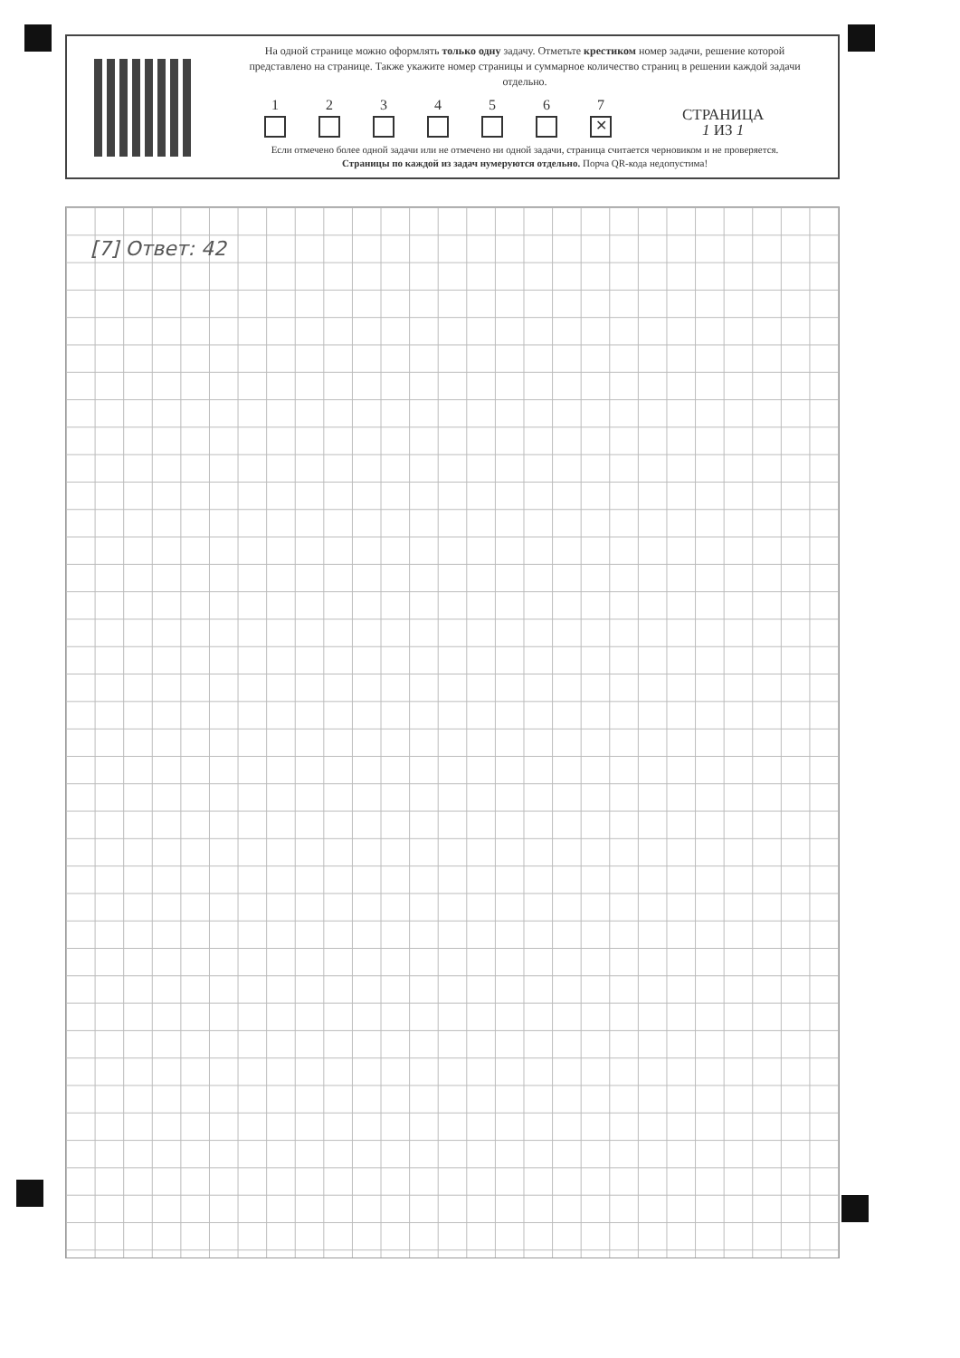На одной странице можно оформлять только одну задачу. Отметьте крестиком номер задачи, решение которой представлено на странице. Также укажите номер страницы и суммарное количество страниц в решении каждой задачи отдельно.
1
2
3
4
5
6
7
✕
СТРАНИЦА
1 ИЗ 1
Если отмечено более одной задачи или не отмечено ни одной задачи, страница считается черновиком и не проверяется. Страницы по каждой из задач нумеруются отдельно. Порча QR-кода недопустима!
[7] Ответ: 42